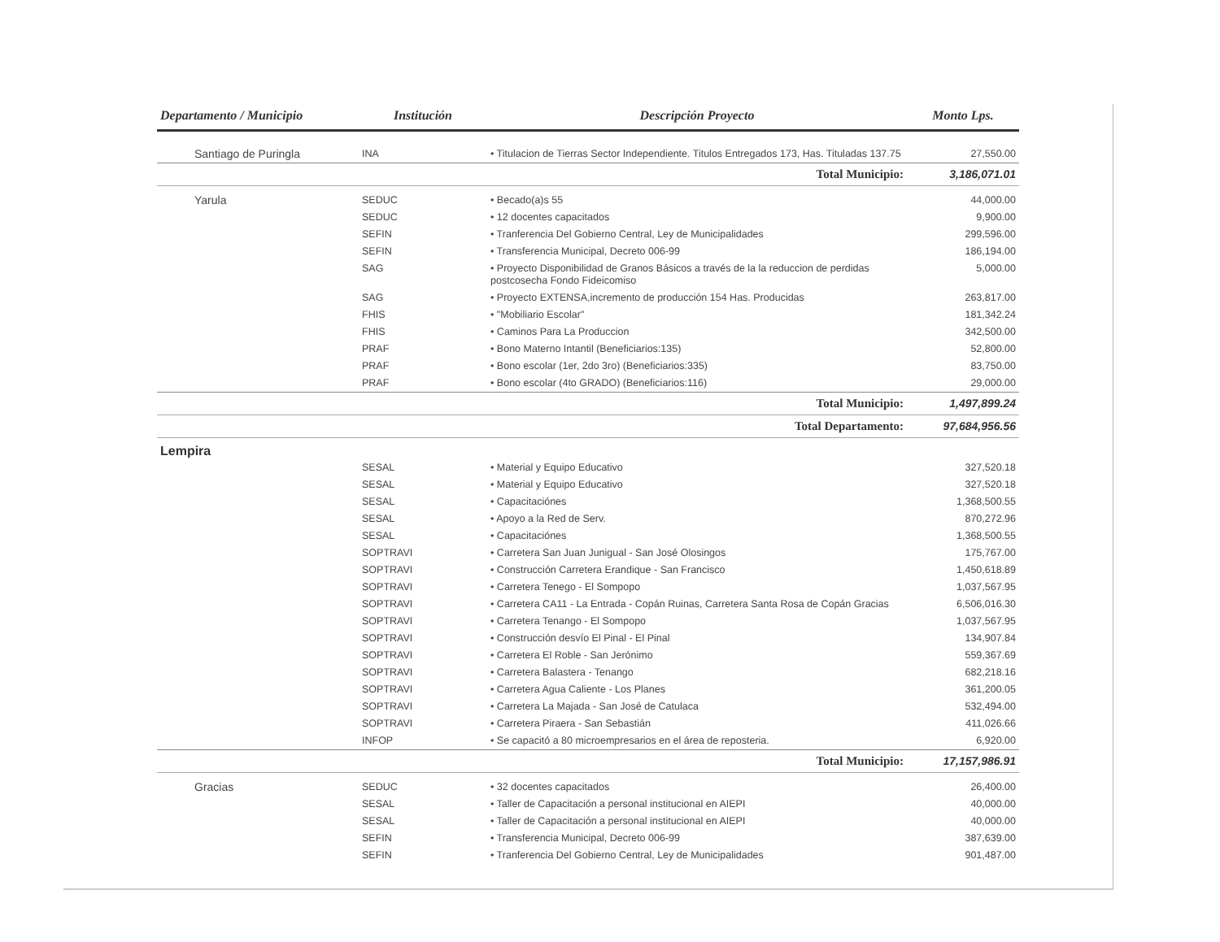| Departamento / Municipio | Institución | Descripción Proyecto | Monto Lps. |
| --- | --- | --- | --- |
| Santiago de Puringla | INA | • Titulacion de Tierras Sector Independiente. Titulos Entregados 173, Has. Tituladas 137.75 | 27,550.00 |
| | | Total Municipio: | 3,186,071.01 |
| Yarula | SEDUC | • Becado(a)s 55 | 44,000.00 |
| | SEDUC | • 12 docentes capacitados | 9,900.00 |
| | SEFIN | • Tranferencia Del Gobierno Central, Ley de Municipalidades | 299,596.00 |
| | SEFIN | • Transferencia Municipal, Decreto 006-99 | 186,194.00 |
| | SAG | • Proyecto Disponibilidad de Granos Básicos a través de la la reduccion de perdidas postcosecha Fondo Fideicomiso | 5,000.00 |
| | SAG | • Proyecto EXTENSA,incremento de producción 154 Has. Producidas | 263,817.00 |
| | FHIS | • "Mobiliario Escolar" | 181,342.24 |
| | FHIS | • Caminos Para La Produccion | 342,500.00 |
| | PRAF | • Bono Materno Intantil (Beneficiarios:135) | 52,800.00 |
| | PRAF | • Bono escolar (1er, 2do 3ro) (Beneficiarios:335) | 83,750.00 |
| | PRAF | • Bono escolar (4to GRADO) (Beneficiarios:116) | 29,000.00 |
| | | Total Municipio: | 1,497,899.24 |
| | | Total Departamento: | 97,684,956.56 |
| Lempira | | | |
| | SESAL | • Material y Equipo Educativo | 327,520.18 |
| | SESAL | • Material y Equipo Educativo | 327,520.18 |
| | SESAL | • Capacitaciónes | 1,368,500.55 |
| | SESAL | • Apoyo a la Red de Serv. | 870,272.96 |
| | SESAL | • Capacitaciónes | 1,368,500.55 |
| | SOPTRAVI | • Carretera San Juan Junigual - San José Olosingos | 175,767.00 |
| | SOPTRAVI | • Construcción Carretera Erandique - San Francisco | 1,450,618.89 |
| | SOPTRAVI | • Carretera Tenego - El Sompopo | 1,037,567.95 |
| | SOPTRAVI | • Carretera CA11 - La Entrada - Copán Ruinas, Carretera Santa Rosa de Copán Gracias | 6,506,016.30 |
| | SOPTRAVI | • Carretera Tenango - El Sompopo | 1,037,567.95 |
| | SOPTRAVI | • Construcción desvío El Pinal - El Pinal | 134,907.84 |
| | SOPTRAVI | • Carretera El Roble - San Jerónimo | 559,367.69 |
| | SOPTRAVI | • Carretera Balastera - Tenango | 682,218.16 |
| | SOPTRAVI | • Carretera Agua Caliente - Los Planes | 361,200.05 |
| | SOPTRAVI | • Carretera La Majada - San José de Catulaca | 532,494.00 |
| | SOPTRAVI | • Carretera Piraera - San Sebastián | 411,026.66 |
| | INFOP | • Se capacitó a 80 microempresarios en el área de reposteria. | 6,920.00 |
| | | Total Municipio: | 17,157,986.91 |
| Gracias | SEDUC | • 32 docentes capacitados | 26,400.00 |
| | SESAL | • Taller de Capacitación a personal institucional en AIEPI | 40,000.00 |
| | SESAL | • Taller de Capacitación a personal institucional en AIEPI | 40,000.00 |
| | SEFIN | • Transferencia Municipal, Decreto 006-99 | 387,639.00 |
| | SEFIN | • Tranferencia Del Gobierno Central, Ley de Municipalidades | 901,487.00 |